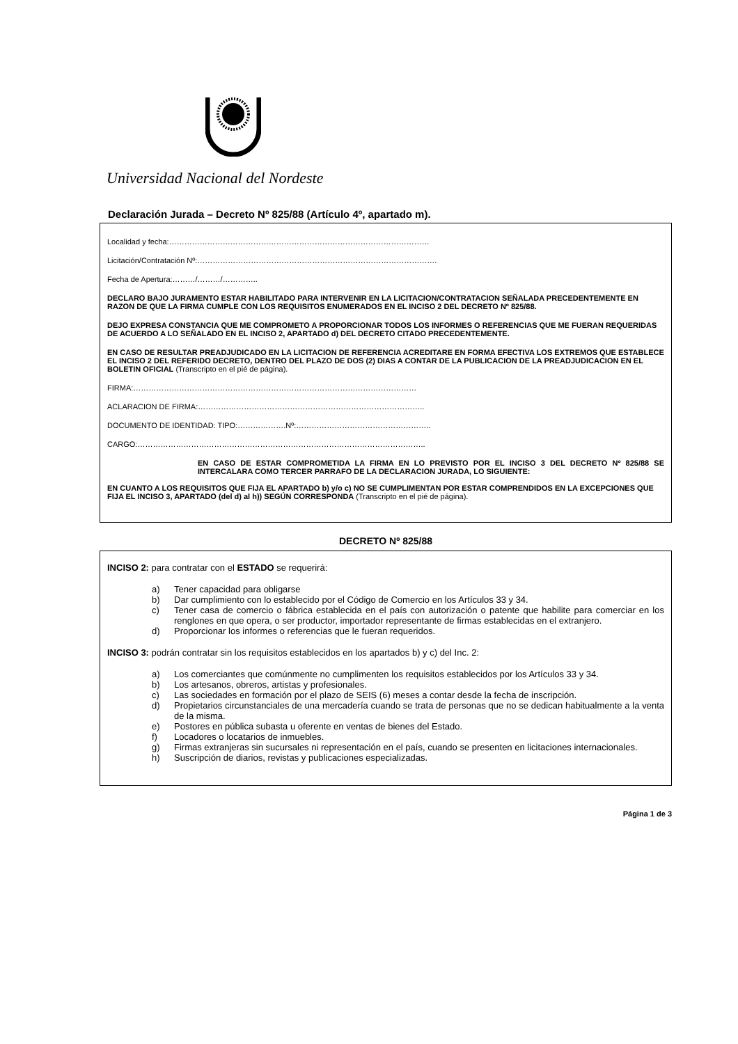Universidad Nacional del Nordeste
Declaración Jurada – Decreto Nº 825/88 (Artículo 4º, apartado m).
Localidad y fecha:…………………………………………………………………………………………
Licitación/Contratación Nº:………………………………………………………………………………….
Fecha de Apertura:………/………/…………..
DECLARO BAJO JURAMENTO ESTAR HABILITADO PARA INTERVENIR EN LA LICITACION/CONTRATACION SEÑALADA PRECEDENTEMENTE EN RAZON DE QUE LA FIRMA CUMPLE CON LOS REQUISITOS ENUMERADOS EN EL INCISO 2 DEL DECRETO Nº 825/88.
DEJO EXPRESA CONSTANCIA QUE ME COMPROMETO A PROPORCIONAR TODOS LOS INFORMES O REFERENCIAS QUE ME FUERAN REQUERIDAS DE ACUERDO A LO SEÑALADO EN EL INCISO 2, APARTADO d) DEL DECRETO CITADO PRECEDENTEMENTE.
EN CASO DE RESULTAR PREADJUDICADO EN LA LICITACION DE REFERENCIA ACREDITARE EN FORMA EFECTIVA LOS EXTREMOS QUE ESTABLECE EL INCISO 2 DEL REFERIDO DECRETO, DENTRO DEL PLAZO DE DOS (2) DIAS A CONTAR DE LA PUBLICACION DE LA PREADJUDICACION EN EL BOLETIN OFICIAL (Transcripto en el pié de página).
FIRMA:…………………………………………………………………………………………………
ACLARACION DE FIRMA:……………………………………………………………………………..
DOCUMENTO DE IDENTIDAD: TIPO:……………….Nº:……………………………………………..
CARGO:…………………………………………………………………………………………………..
EN CASO DE ESTAR COMPROMETIDA LA FIRMA EN LO PREVISTO POR EL INCISO 3 DEL DECRETO Nº 825/88 SE INTERCALARA COMO TERCER PARRAFO DE LA DECLARACION JURADA, LO SIGUIENTE:
EN CUANTO A LOS REQUISITOS QUE FIJA EL APARTADO b) y/o c) NO SE CUMPLIMENTAN POR ESTAR COMPRENDIDOS EN LA EXCEPCIONES QUE FIJA EL INCISO 3, APARTADO (del d) al h)) SEGÚN CORRESPONDA (Transcripto en el pié de página).
DECRETO Nº 825/88
INCISO 2: para contratar con el ESTADO se requerirá:
a) Tener capacidad para obligarse
b) Dar cumplimiento con lo establecido por el Código de Comercio en los Artículos 33 y 34.
c) Tener casa de comercio o fábrica establecida en el país con autorización o patente que habilite para comerciar en los renglones en que opera, o ser productor, importador representante de firmas establecidas en el extranjero.
d) Proporcionar los informes o referencias que le fueran requeridos.
INCISO 3: podrán contratar sin los requisitos establecidos en los apartados b) y c) del Inc. 2:
a) Los comerciantes que comúnmente no cumplimenten los requisitos establecidos por los Artículos 33 y 34.
b) Los artesanos, obreros, artistas y profesionales.
c) Las sociedades en formación por el plazo de SEIS (6) meses a contar desde la fecha de inscripción.
d) Propietarios circunstanciales de una mercadería cuando se trata de personas que no se dedican habitualmente a la venta de la misma.
e) Postores en pública subasta u oferente en ventas de bienes del Estado.
f) Locadores o locatarios de inmuebles.
g) Firmas extranjeras sin sucursales ni representación en el país, cuando se presenten en licitaciones internacionales.
h) Suscripción de diarios, revistas y publicaciones especializadas.
Página 1 de 3